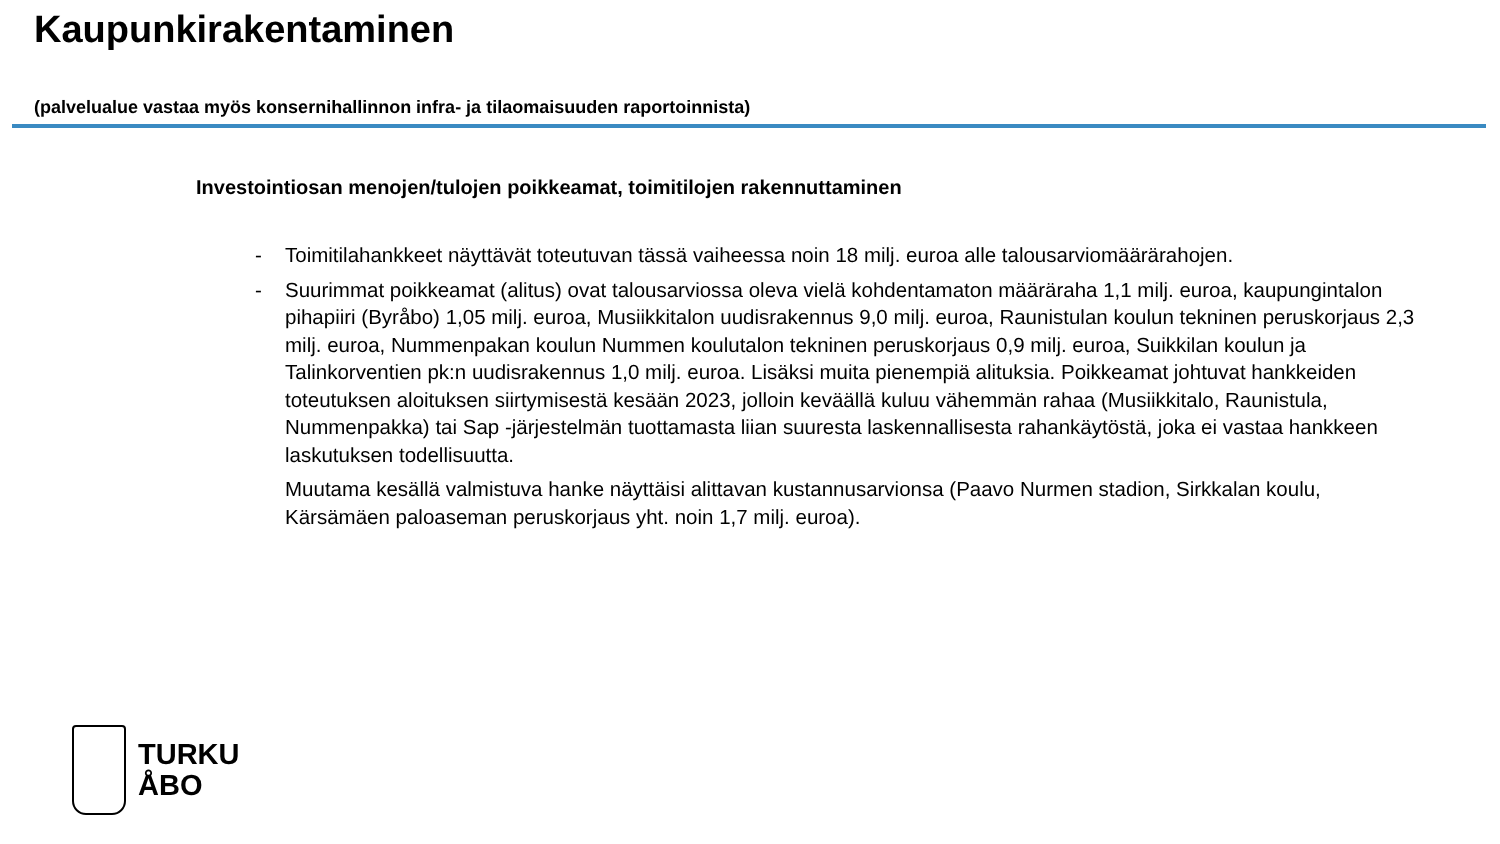Kaupunkirakentaminen
(palvelualue vastaa myös konsernihallinnon infra- ja tilaomaisuuden raportoinnista)
Investointiosan menojen/tulojen poikkeamat, toimitilojen rakennuttaminen
- Toimitilahankkeet näyttävät toteutuvan tässä vaiheessa noin 18 milj. euroa alle talousarviomäärärahojen.
- Suurimmat poikkeamat (alitus) ovat talousarviossa oleva vielä kohdentamaton määräraha 1,1 milj. euroa, kaupungintalon pihapiiri (Byråbo) 1,05 milj. euroa, Musiikkitalon uudisrakennus 9,0 milj. euroa, Raunistulan koulun tekninen peruskorjaus 2,3 milj. euroa, Nummenpakan koulun Nummen koulutalon tekninen peruskorjaus 0,9 milj. euroa, Suikkilan koulun ja Talinkorventien pk:n uudisrakennus 1,0 milj. euroa. Lisäksi muita pienempiä alituksia. Poikkeamat johtuvat hankkeiden toteutuksen aloituksen siirtymisestä kesään 2023, jolloin keväällä kuluu vähemmän rahaa (Musiikkitalo, Raunistula, Nummenpakka) tai Sap -järjestelmän tuottamasta liian suuresta laskennallisesta rahankäytöstä, joka ei vastaa hankkeen laskutuksen todellisuutta.
Muutama kesällä valmistuva hanke näyttäisi alittavan kustannusarvionsa (Paavo Nurmen stadion, Sirkkalan koulu, Kärsämäen paloaseman peruskorjaus yht. noin 1,7 milj. euroa).
TURKU
ÅBO